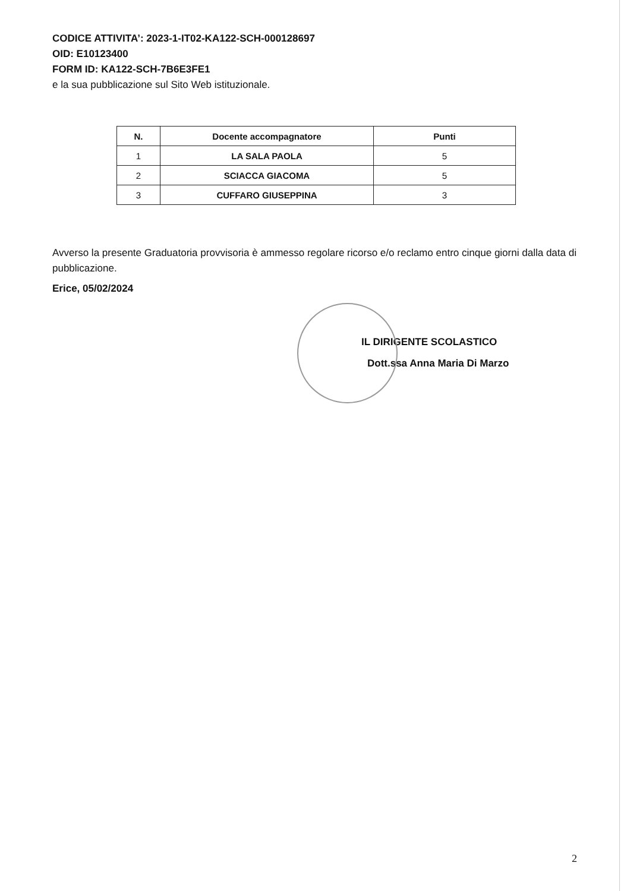CODICE ATTIVITA’: 2023-1-IT02-KA122-SCH-000128697
OID: E10123400
FORM ID: KA122-SCH-7B6E3FE1
e la sua pubblicazione sul Sito Web istituzionale.
| N. | Docente accompagnatore | Punti |
| --- | --- | --- |
| 1 | LA SALA PAOLA | 5 |
| 2 | SCIACCA GIACOMA | 5 |
| 3 | CUFFARO GIUSEPPINA | 3 |
Avverso la presente Graduatoria provvisoria è ammesso regolare ricorso e/o reclamo entro cinque giorni dalla data di pubblicazione.
Erice, 05/02/2024
IL DIRIGENTE SCOLASTICO
Dott.ssa Anna Maria Di Marzo
2